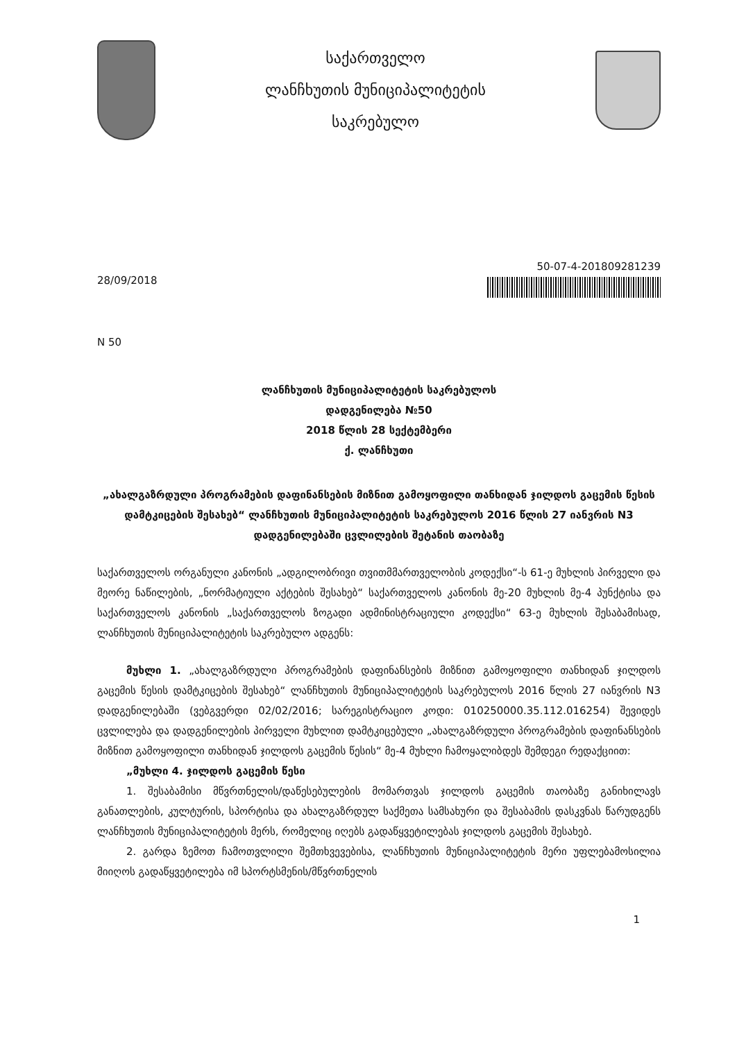საქართველო
ლანჩხუთის მუნიციპალიტეტის
საკრებულო
28/09/2018
50-07-4-201809281239
N 50
ლანჩხუთის მუნიციპალიტეტის საკრებულოს
დადგენილება №50
2018 წლის 28 სექტემბერი
ქ. ლანჩხუთი
„ახალგაზრდული პროგრამების დაფინანსების მიზნით გამოყოფილი თანხიდან ჯილდოს გაცემის წესის დამტკიცების შესახებ“ ლანჩხუთის მუნიციპალიტეტის საკრებულოს 2016 წლის 27 იანვრის N3 დადგენილებაში ცვლილების შეტანის თაობაზე
საქართველოს ორგანული კანონის „ადგილობრივი თვითმმართველობის კოდექსი“-ს 61-ე მუხლის პირველი და მეორე ნაწილების, „ნორმატიული აქტების შესახებ“ საქართველოს კანონის მე-20 მუხლის მე-4 პუნქტისა და საქართველოს კანონის „საქართველოს ზოგადი ადმინისტრაციული კოდექსი“ 63-ე მუხლის შესაბამისად, ლანჩხუთის მუნიციპალიტეტის საკრებულო ადგენს:
მუხლი 1. „ახალგაზრდული პროგრამების დაფინანსების მიზნით გამოყოფილი თანხიდან ჯილდოს გაცემის წესის დამტკიცების შესახებ“ ლანჩხუთის მუნიციპალიტეტის საკრებულოს 2016 წლის 27 იანვრის N3 დადგენილებაში (ვებგვერდი 02/02/2016; სარეგისტრაციო კოდი: 010250000.35.112.016254) შევიდეს ცვლილება და დადგენილების პირველი მუხლით დამტკიცებული „ახალგაზრდული პროგრამების დაფინანსების მიზნით გამოყოფილი თანხიდან ჯილდოს გაცემის წესის“ მე-4 მუხლი ჩამოყალიბდეს შემდეგი რედაქციით:
„მუხლი 4. ჯილდოს გაცემის წესი
1. შესაბამისი მწვრთნელის/დაწესებულების მომართვას ჯილდოს გაცემის თაობაზე განიხილავს განათლების, კულტურის, სპორტისა და ახალგაზრდულ საქმეთა სამსახური და შესაბამის დასკვნას წარუდგენს ლანჩხუთის მუნიციპალიტეტის მერს, რომელიც იღებს გადაწყვეტილებას ჯილდოს გაცემის შესახებ.
2. გარდა ზემოთ ჩამოთვლილი შემთხვევებისა, ლანჩხუთის მუნიციპალიტეტის მერი უფლებამოსილია მიიღოს გადაწყვეტილება იმ სპორტსმენის/მწვრთნელის
1